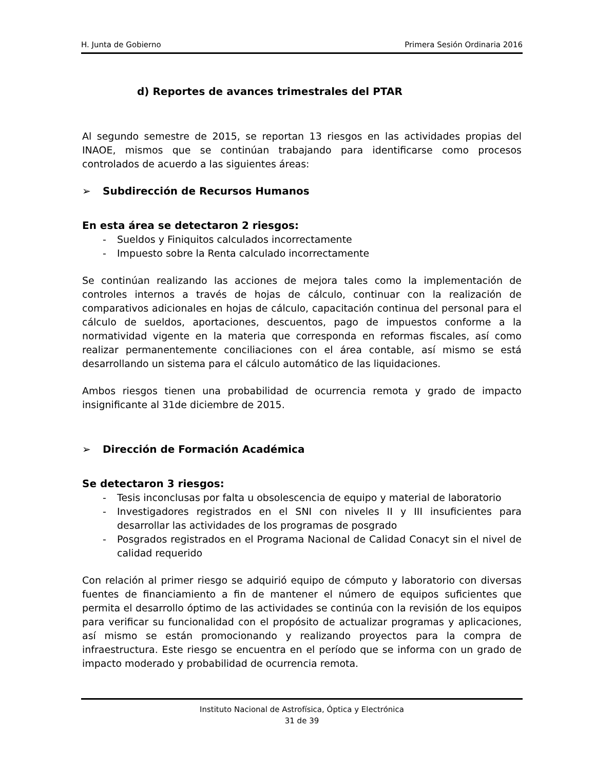H. Junta de Gobierno Primera Sesión Ordinaria 2016
d) Reportes de avances trimestrales del PTAR
Al segundo semestre de 2015, se reportan 13 riesgos en las actividades propias del INAOE, mismos que se continúan trabajando para identificarse como procesos controlados de acuerdo a las siguientes áreas:
➢ Subdirección de Recursos Humanos
En esta área se detectaron 2 riesgos:
- Sueldos y Finiquitos calculados incorrectamente
- Impuesto sobre la Renta calculado incorrectamente
Se continúan realizando las acciones de mejora tales como la implementación de controles internos a través de hojas de cálculo, continuar con la realización de comparativos adicionales en hojas de cálculo, capacitación continua del personal para el cálculo de sueldos, aportaciones, descuentos, pago de impuestos conforme a la normatividad vigente en la materia que corresponda en reformas fiscales, así como realizar permanentemente conciliaciones con el área contable, así mismo se está desarrollando un sistema para el cálculo automático de las liquidaciones.
Ambos riesgos tienen una probabilidad de ocurrencia remota y grado de impacto insignificante al 31de diciembre de 2015.
➢ Dirección de Formación Académica
Se detectaron 3 riesgos:
- Tesis inconclusas por falta u obsolescencia de equipo y material de laboratorio
- Investigadores registrados en el SNI con niveles II y III insuficientes para desarrollar las actividades de los programas de posgrado
- Posgrados registrados en el Programa Nacional de Calidad Conacyt sin el nivel de calidad requerido
Con relación al primer riesgo se adquirió equipo de cómputo y laboratorio con diversas fuentes de financiamiento a fin de mantener el número de equipos suficientes que permita el desarrollo óptimo de las actividades se continúa con la revisión de los equipos para verificar su funcionalidad con el propósito de actualizar programas y aplicaciones, así mismo se están promocionando y realizando proyectos para la compra de infraestructura. Este riesgo se encuentra en el período que se informa con un grado de impacto moderado y probabilidad de ocurrencia remota.
Instituto Nacional de Astrofísica, Óptica y Electrónica
31 de 39